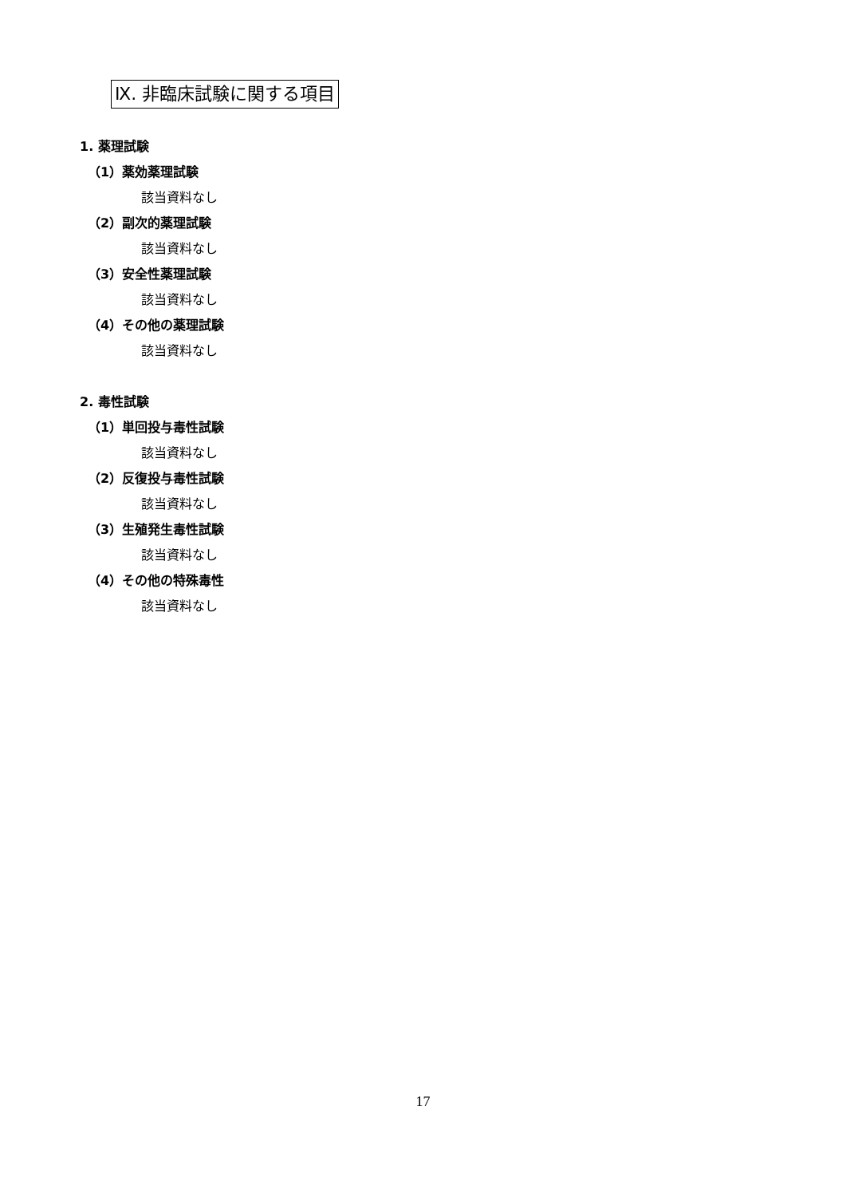Ⅸ. 非臨床試験に関する項目
1. 薬理試験
（1）薬効薬理試験
該当資料なし
（2）副次的薬理試験
該当資料なし
（3）安全性薬理試験
該当資料なし
（4）その他の薬理試験
該当資料なし
2. 毒性試験
（1）単回投与毒性試験
該当資料なし
（2）反復投与毒性試験
該当資料なし
（3）生殖発生毒性試験
該当資料なし
（4）その他の特殊毒性
該当資料なし
17